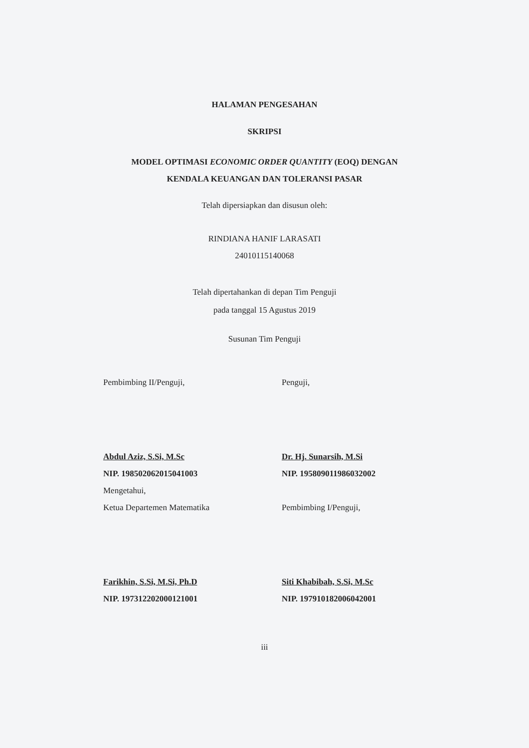HALAMAN PENGESAHAN
SKRIPSI
MODEL OPTIMASI ECONOMIC ORDER QUANTITY (EOQ) DENGAN
KENDALA KEUANGAN DAN TOLERANSI PASAR
Telah dipersiapkan dan disusun oleh:
RINDIANA HANIF LARASATI
24010115140068
Telah dipertahankan di depan Tim Penguji
pada tanggal 15 Agustus 2019
Susunan Tim Penguji
Pembimbing II/Penguji,
Abdul Aziz, S.Si, M.Sc
NIP. 198502062015041003
Mengetahui,
Ketua Departemen Matematika
Farikhin, S.Si, M.Si, Ph.D
NIP. 197312202000121001
Penguji,
Dr. Hj. Sunarsih, M.Si
NIP. 195809011986032002
Pembimbing I/Penguji,
Siti Khabibah, S.Si, M.Sc
NIP. 197910182006042001
iii